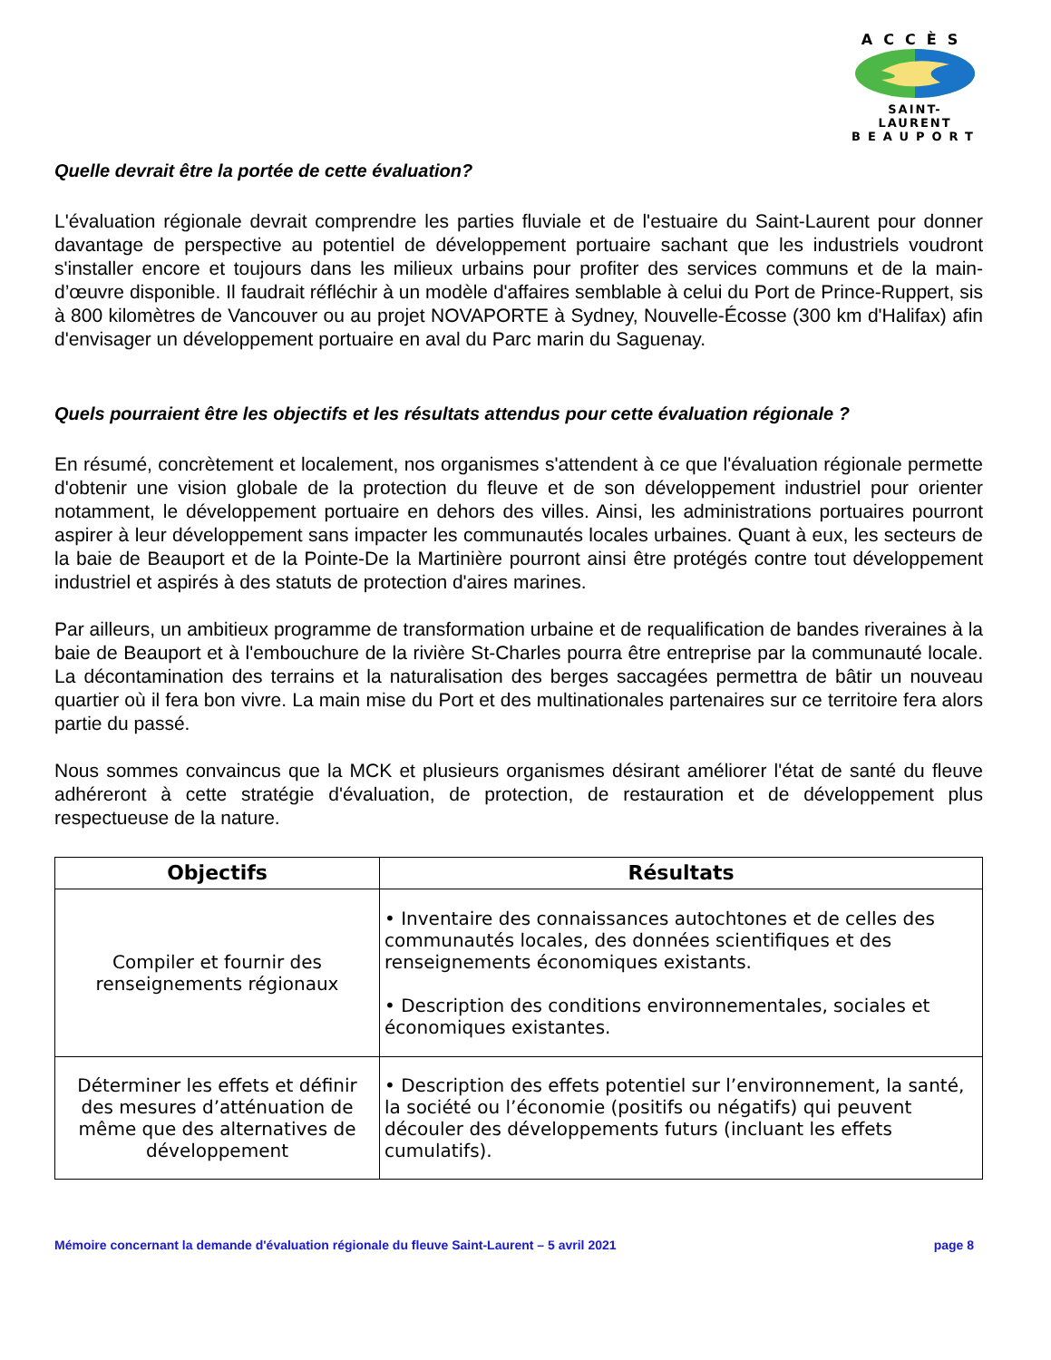ACCÈS
SAINT-LAURENT
BEAUPORT
Quelle devrait être la portée de cette évaluation?
L'évaluation régionale devrait comprendre les parties fluviale et de l'estuaire du Saint-Laurent pour donner davantage de perspective au potentiel de développement portuaire sachant que les industriels voudront s'installer encore et toujours dans les milieux urbains pour profiter des services communs et de la main-d’œuvre disponible. Il faudrait réfléchir à un modèle d'affaires semblable à celui du Port de Prince-Ruppert, sis à 800 kilomètres de Vancouver ou au projet NOVAPORTE à Sydney, Nouvelle-Écosse (300 km d'Halifax) afin d'envisager un développement portuaire en aval du Parc marin du Saguenay.
Quels pourraient être les objectifs et les résultats attendus pour cette évaluation régionale ?
En résumé, concrètement et localement, nos organismes s'attendent à ce que l'évaluation régionale permette d'obtenir une vision globale de la protection du fleuve et de son développement industriel pour orienter notamment, le développement portuaire en dehors des villes. Ainsi, les administrations portuaires pourront aspirer à leur développement sans impacter les communautés locales urbaines. Quant à eux, les secteurs de la baie de Beauport et de la Pointe-De la Martinière pourront ainsi être protégés contre tout développement industriel et aspirés à des statuts de protection d'aires marines.
Par ailleurs, un ambitieux programme de transformation urbaine et de requalification de bandes riveraines à la baie de Beauport et à l'embouchure de la rivière St-Charles pourra être entreprise par la communauté locale. La décontamination des terrains et la naturalisation des berges saccagées permettra de bâtir un nouveau quartier où il fera bon vivre. La main mise du Port et des multinationales partenaires sur ce territoire fera alors partie du passé.
Nous sommes convaincus que la MCK et plusieurs organismes désirant améliorer l'état de santé du fleuve adhéreront à cette stratégie d'évaluation, de protection, de restauration et de développement plus respectueuse de la nature.
| Objectifs | Résultats |
| --- | --- |
| Compiler et fournir des renseignements régionaux | • Inventaire des connaissances autochtones et de celles des communautés locales, des données scientifiques et des renseignements économiques existants. • Description des conditions environnementales, sociales et économiques existantes. |
| Déterminer les effets et définir des mesures d’atténuation de même que des alternatives de développement | • Description des effets potentiel sur l’environnement, la santé, la société ou l’économie (positifs ou négatifs) qui peuvent découler des développements futurs (incluant les effets cumulatifs). |
Mémoire concernant la demande d'évaluation régionale du fleuve Saint-Laurent – 5 avril 2021 page 8